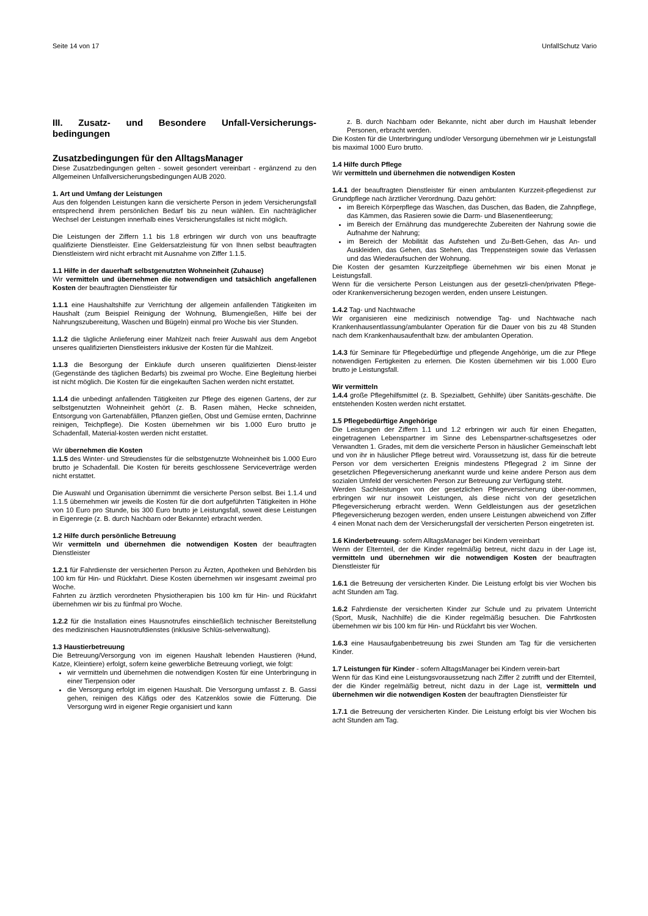Seite 14 von 17 UnfallSchutz Vario
III. Zusatz- und Besondere Unfall-Versicherungs-bedingungen
Zusatzbedingungen für den AlltagsManager
Diese Zusatzbedingungen gelten - soweit gesondert vereinbart - ergänzend zu den Allgemeinen Unfallversicherungsbedingungen AUB 2020.
1. Art und Umfang der Leistungen
Aus den folgenden Leistungen kann die versicherte Person in jedem Versicherungsfall entsprechend ihrem persönlichen Bedarf bis zu neun wählen. Ein nachträglicher Wechsel der Leistungen innerhalb eines Versicherungsfalles ist nicht möglich.
Die Leistungen der Ziffern 1.1 bis 1.8 erbringen wir durch von uns beauftragte qualifizierte Dienstleister. Eine Geldersatzleistung für von Ihnen selbst beauftragten Dienstleistern wird nicht erbracht mit Ausnahme von Ziffer 1.1.5.
1.1 Hilfe in der dauerhaft selbstgenutzten Wohneinheit (Zuhause)
Wir vermitteln und übernehmen die notwendigen und tatsächlich angefallenen Kosten der beauftragten Dienstleister für
1.1.1 eine Haushaltshilfe zur Verrichtung der allgemein anfallenden Tätigkeiten im Haushalt (zum Beispiel Reinigung der Wohnung, Blumengießen, Hilfe bei der Nahrungszubereitung, Waschen und Bügeln) einmal pro Woche bis vier Stunden.
1.1.2 die tägliche Anlieferung einer Mahlzeit nach freier Auswahl aus dem Angebot unseres qualifizierten Dienstleisters inklusive der Kosten für die Mahlzeit.
1.1.3 die Besorgung der Einkäufe durch unseren qualifizierten Dienst-leister (Gegenstände des täglichen Bedarfs) bis zweimal pro Woche. Eine Begleitung hierbei ist nicht möglich. Die Kosten für die eingekauften Sachen werden nicht erstattet.
1.1.4 die unbedingt anfallenden Tätigkeiten zur Pflege des eigenen Gartens, der zur selbstgenutzten Wohneinheit gehört (z. B. Rasen mähen, Hecke schneiden, Entsorgung von Gartenabfällen, Pflanzen gießen, Obst und Gemüse ernten, Dachrinne reinigen, Teichpflege). Die Kosten übernehmen wir bis 1.000 Euro brutto je Schadenfall, Material-kosten werden nicht erstattet.
Wir übernehmen die Kosten
1.1.5 des Winter- und Streudienstes für die selbstgenutzte Wohneinheit bis 1.000 Euro brutto je Schadenfall. Die Kosten für bereits geschlossene Serviceverträge werden nicht erstattet.
Die Auswahl und Organisation übernimmt die versicherte Person selbst. Bei 1.1.4 und 1.1.5 übernehmen wir jeweils die Kosten für die dort aufgeführten Tätigkeiten in Höhe von 10 Euro pro Stunde, bis 300 Euro brutto je Leistungsfall, soweit diese Leistungen in Eigenregie (z. B. durch Nachbarn oder Bekannte) erbracht werden.
1.2 Hilfe durch persönliche Betreuung
Wir vermitteln und übernehmen die notwendigen Kosten der beauftragten Dienstleister
1.2.1 für Fahrdienste der versicherten Person zu Ärzten, Apotheken und Behörden bis 100 km für Hin- und Rückfahrt. Diese Kosten übernehmen wir insgesamt zweimal pro Woche.
Fahrten zu ärztlich verordneten Physiotherapien bis 100 km für Hin- und Rückfahrt übernehmen wir bis zu fünfmal pro Woche.
1.2.2 für die Installation eines Hausnotrufes einschließlich technischer Bereitstellung des medizinischen Hausnotrufdienstes (inklusive Schlüs-selverwaltung).
1.3 Haustierbetreuung
Die Betreuung/Versorgung von im eigenen Haushalt lebenden Haustieren (Hund, Katze, Kleintiere) erfolgt, sofern keine gewerbliche Betreuung vorliegt, wie folgt:
wir vermitteln und übernehmen die notwendigen Kosten für eine Unterbringung in einer Tierpension oder
die Versorgung erfolgt im eigenen Haushalt. Die Versorgung umfasst z. B. Gassi gehen, reinigen des Käfigs oder des Katzenklos sowie die Fütterung. Die Versorgung wird in eigener Regie organisiert und kann
z. B. durch Nachbarn oder Bekannte, nicht aber durch im Haushalt lebender Personen, erbracht werden.
Die Kosten für die Unterbringung und/oder Versorgung übernehmen wir je Leistungsfall bis maximal 1000 Euro brutto.
1.4 Hilfe durch Pflege
Wir vermitteln und übernehmen die notwendigen Kosten
1.4.1 der beauftragten Dienstleister für einen ambulanten Kurzzeit-pflegedienst zur Grundpflege nach ärztlicher Verordnung. Dazu gehört:
im Bereich Körperpflege das Waschen, das Duschen, das Baden, die Zahnpflege, das Kämmen, das Rasieren sowie die Darm- und Blasenentleerung;
im Bereich der Ernährung das mundgerechte Zubereiten der Nahrung sowie die Aufnahme der Nahrung;
im Bereich der Mobilität das Aufstehen und Zu-Bett-Gehen, das An- und Auskleiden, das Gehen, das Stehen, das Treppensteigen sowie das Verlassen und das Wiederaufsuchen der Wohnung.
Die Kosten der gesamten Kurzzeitpflege übernehmen wir bis einen Monat je Leistungsfall.
Wenn für die versicherte Person Leistungen aus der gesetzli-chen/privaten Pflege- oder Krankenversicherung bezogen werden, enden unsere Leistungen.
1.4.2 Tag- und Nachtwache
Wir organisieren eine medizinisch notwendige Tag- und Nachtwache nach Krankenhausentlassung/ambulanter Operation für die Dauer von bis zu 48 Stunden nach dem Krankenhausaufenthalt bzw. der ambulanten Operation.
1.4.3 für Seminare für Pflegebedürftige und pflegende Angehörige, um die zur Pflege notwendigen Fertigkeiten zu erlernen. Die Kosten übernehmen wir bis 1.000 Euro brutto je Leistungsfall.
Wir vermitteln
1.4.4 große Pflegehilfsmittel (z. B. Spezialbett, Gehhilfe) über Sanitäts-geschäfte. Die entstehenden Kosten werden nicht erstattet.
1.5 Pflegebedürftige Angehörige
Die Leistungen der Ziffern 1.1 und 1.2 erbringen wir auch für einen Ehegatten, eingetragenen Lebenspartner im Sinne des Lebenspartner-schaftsgesetzes oder Verwandten 1. Grades, mit dem die versicherte Person in häuslicher Gemeinschaft lebt und von ihr in häuslicher Pflege betreut wird. Voraussetzung ist, dass für die betreute Person vor dem versicherten Ereignis mindestens Pflegegrad 2 im Sinne der gesetzlichen Pflegeversicherung anerkannt wurde und keine andere Person aus dem sozialen Umfeld der versicherten Person zur Betreuung zur Verfügung steht.
Werden Sachleistungen von der gesetzlichen Pflegeversicherung über-nommen, erbringen wir nur insoweit Leistungen, als diese nicht von der gesetzlichen Pflegeversicherung erbracht werden. Wenn Geldleistungen aus der gesetzlichen Pflegeversicherung bezogen werden, enden unsere Leistungen abweichend von Ziffer 4 einen Monat nach dem der Versicherungsfall der versicherten Person eingetreten ist.
1.6 Kinderbetreuung- sofern AlltagsManager bei Kindern vereinbart
Wenn der Elternteil, der die Kinder regelmäßig betreut, nicht dazu in der Lage ist, vermitteln und übernehmen wir die notwendigen Kosten der beauftragten Dienstleister für
1.6.1 die Betreuung der versicherten Kinder. Die Leistung erfolgt bis vier Wochen bis acht Stunden am Tag.
1.6.2 Fahrdienste der versicherten Kinder zur Schule und zu privatem Unterricht (Sport, Musik, Nachhilfe) die die Kinder regelmäßig besuchen. Die Fahrtkosten übernehmen wir bis 100 km für Hin- und Rückfahrt bis vier Wochen.
1.6.3 eine Hausaufgabenbetreuung bis zwei Stunden am Tag für die versicherten Kinder.
1.7 Leistungen für Kinder - sofern AlltagsManager bei Kindern verein-bart
Wenn für das Kind eine Leistungsvoraussetzung nach Ziffer 2 zutrifft und der Elternteil, der die Kinder regelmäßig betreut, nicht dazu in der Lage ist, vermitteln und übernehmen wir die notwendigen Kosten der beauftragten Dienstleister für
1.7.1 die Betreuung der versicherten Kinder. Die Leistung erfolgt bis vier Wochen bis acht Stunden am Tag.